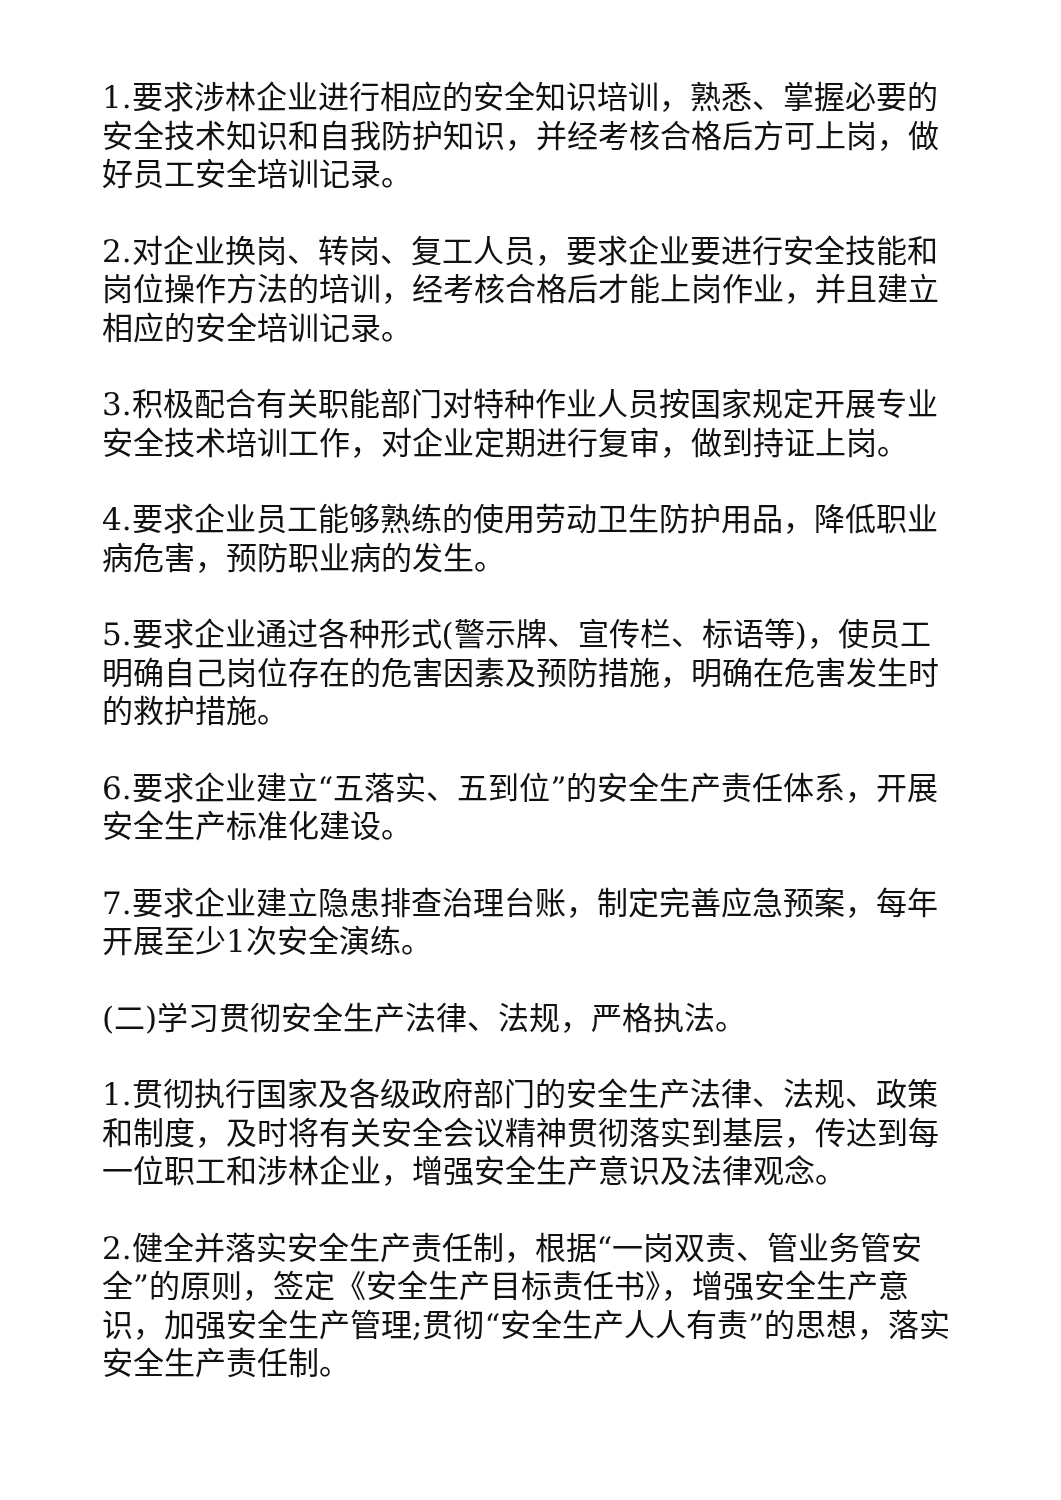1.要求涉林企业进行相应的安全知识培训，熟悉、掌握必要的安全技术知识和自我防护知识，并经考核合格后方可上岗，做好员工安全培训记录。
2.对企业换岗、转岗、复工人员，要求企业要进行安全技能和岗位操作方法的培训，经考核合格后才能上岗作业，并且建立相应的安全培训记录。
3.积极配合有关职能部门对特种作业人员按国家规定开展专业安全技术培训工作，对企业定期进行复审，做到持证上岗。
4.要求企业员工能够熟练的使用劳动卫生防护用品，降低职业病危害，预防职业病的发生。
5.要求企业通过各种形式(警示牌、宣传栏、标语等)，使员工明确自己岗位存在的危害因素及预防措施，明确在危害发生时的救护措施。
6.要求企业建立“五落实、五到位”的安全生产责任体系，开展安全生产标准化建设。
7.要求企业建立隐患排查治理台账，制定完善应急预案，每年开展至少1次安全演练。
(二)学习贯彻安全生产法律、法规，严格执法。
1.贯彻执行国家及各级政府部门的安全生产法律、法规、政策和制度，及时将有关安全会议精神贯彻落实到基层，传达到每一位职工和涉林企业，增强安全生产意识及法律观念。
2.健全并落实安全生产责任制，根据“一岗双责、管业务管安全”的原则，签定《安全生产目标责任书》，增强安全生产意识，加强安全生产管理;贯彻“安全生产人人有责”的思想，落实安全生产责任制。